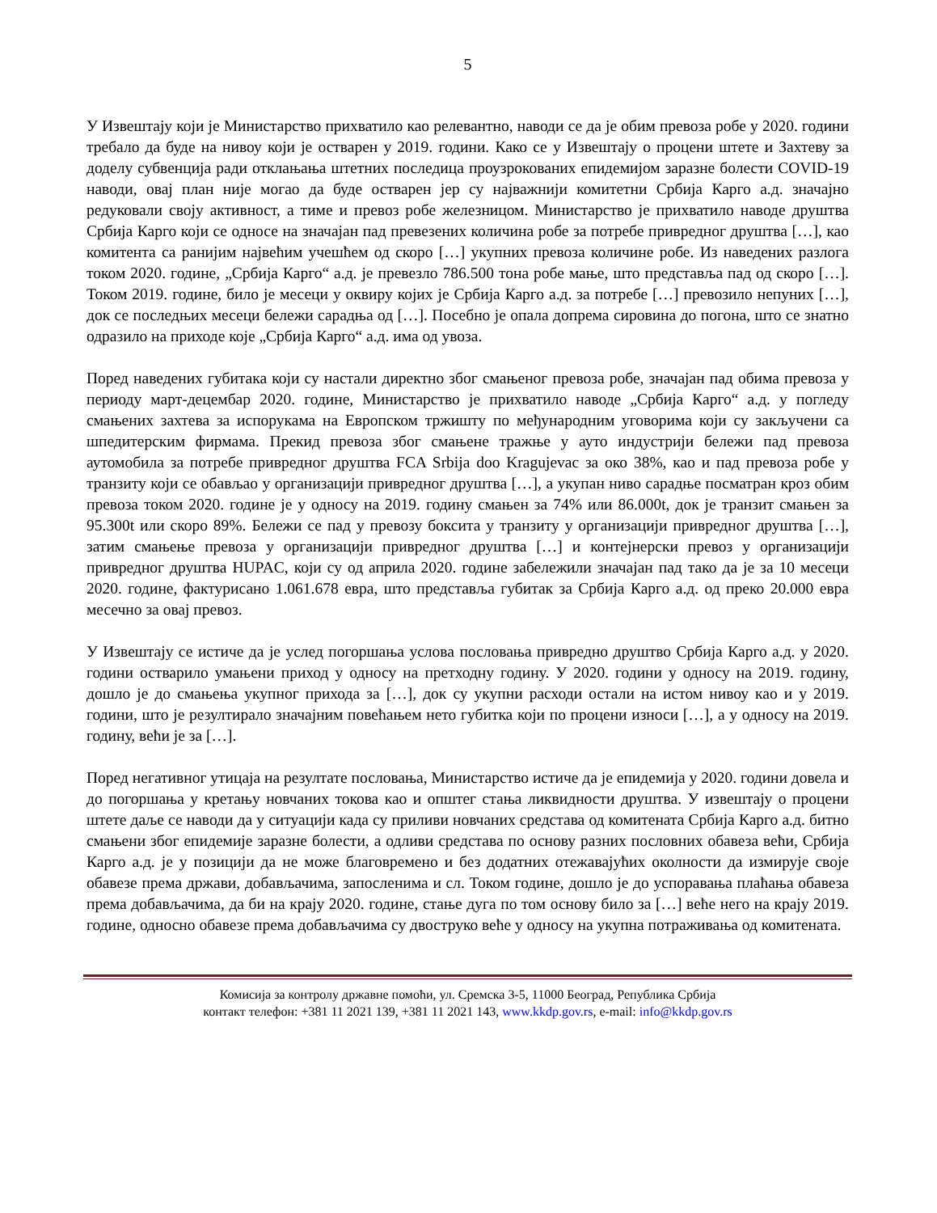5
У Извештају који је Министарство прихватило као релевантно, наводи се да је обим превоза робе у 2020. години требало да буде на нивоу који је остварен у 2019. години. Како се у Извештају о процени штете и Захтеву за доделу субвенција ради отклањања штетних последица проузрокованих епидемијом заразне болести COVID-19 наводи, овај план није могао да буде остварен јер су најважнији комитетни Србија Карго а.д. значајно редуковали своју активност, а тиме и превоз робе железницом. Министарство је прихватило наводе друштва Србија Карго који се односе на значајан пад превезених количина робе за потребе привредног друштва […], као комитента са ранијим највећим учешћем од скоро […] укупних превоза количине робе. Из наведених разлога током 2020. године, „Србија Карго“ а.д. је превезло 786.500 тона робе мање, што представља пад од скоро […]. Током 2019. године, било је месеци у оквиру којих је Србија Карго а.д. за потребе […] превозило непуних […], док се последњих месеци бележи сарадња од […]. Посебно је опала допрема сировина до погона, што се знатно одразило на приходе које „Србија Карго“ а.д. има од увоза.
Поред наведених губитака који су настали директно због смањеног превоза робе, значајан пад обима превоза у периоду март-децембар 2020. године, Министарство је прихватило наводе „Србија Карго“ а.д. у погледу смањених захтева за испорукама на Европском тржишту по међународним уговорима који су закључени са шпедитерским фирмама. Прекид превоза због смањене тражње у ауто индустрији бележи пад превоза аутомобила за потребе привредног друштва FCA Srbija doo Kragujevac за око 38%, као и пад превоза робе у транзиту који се обављао у организацији привредног друштва […], а укупан ниво сарадње посматран кроз обим превоза током 2020. године је у односу на 2019. годину смањен за 74% или 86.000t, док је транзит смањен за 95.300t или скоро 89%. Бележи се пад у превозу боксита у транзиту у организацији привредног друштва […], затим смањење превоза у организацији привредног друштва […] и контејнерски превоз у организацији привредног друштва HUPAC, који су од априла 2020. године забележили значајан пад тако да је за 10 месеци 2020. године, фактурисано 1.061.678 евра, што представља губитак за Србија Карго а.д. од преко 20.000 евра месечно за овај превоз.
У Извештају се истиче да је услед погоршања услова пословања привредно друштво Србија Карго а.д. у 2020. години остварило умањени приход у односу на претходну годину. У 2020. години у односу на 2019. годину, дошло је до смањења укупног прихода за […], док су укупни расходи остали на истом нивоу као и у 2019. години, што је резултирало значајним повећањем нето губитка који по процени износи […], а у односу на 2019. годину, већи је за […].
Поред негативног утицаја на резултате пословања, Министарство истиче да је епидемија у 2020. години довела и до погоршања у кретању новчаних токова као и општег стања ликвидности друштва. У извештају о процени штете даље се наводи да у ситуацији када су приливи новчаних средстава од комитената Србија Карго а.д. битно смањени због епидемије заразне болести, а одливи средстава по основу разних пословних обавеза већи, Србија Карго а.д. је у позицији да не може благовремено и без додатних отежавајућих околности да измирује своје обавезе према држави, добављачима, запосленима и сл. Током године, дошло је до успоравања плаћања обавеза према добављачима, да би на крају 2020. године, стање дуга по том основу било за […] веће него на крају 2019. године, односно обавезе према добављачима су двоструко веће у односу на укупна потраживања од комитената.
Комисија за контролу државне помоћи, ул. Сремска 3-5, 11000 Београд, Република Србија
контакт телефон: +381 11 2021 139, +381 11 2021 143, www.kkdp.gov.rs, e-mail: info@kkdp.gov.rs